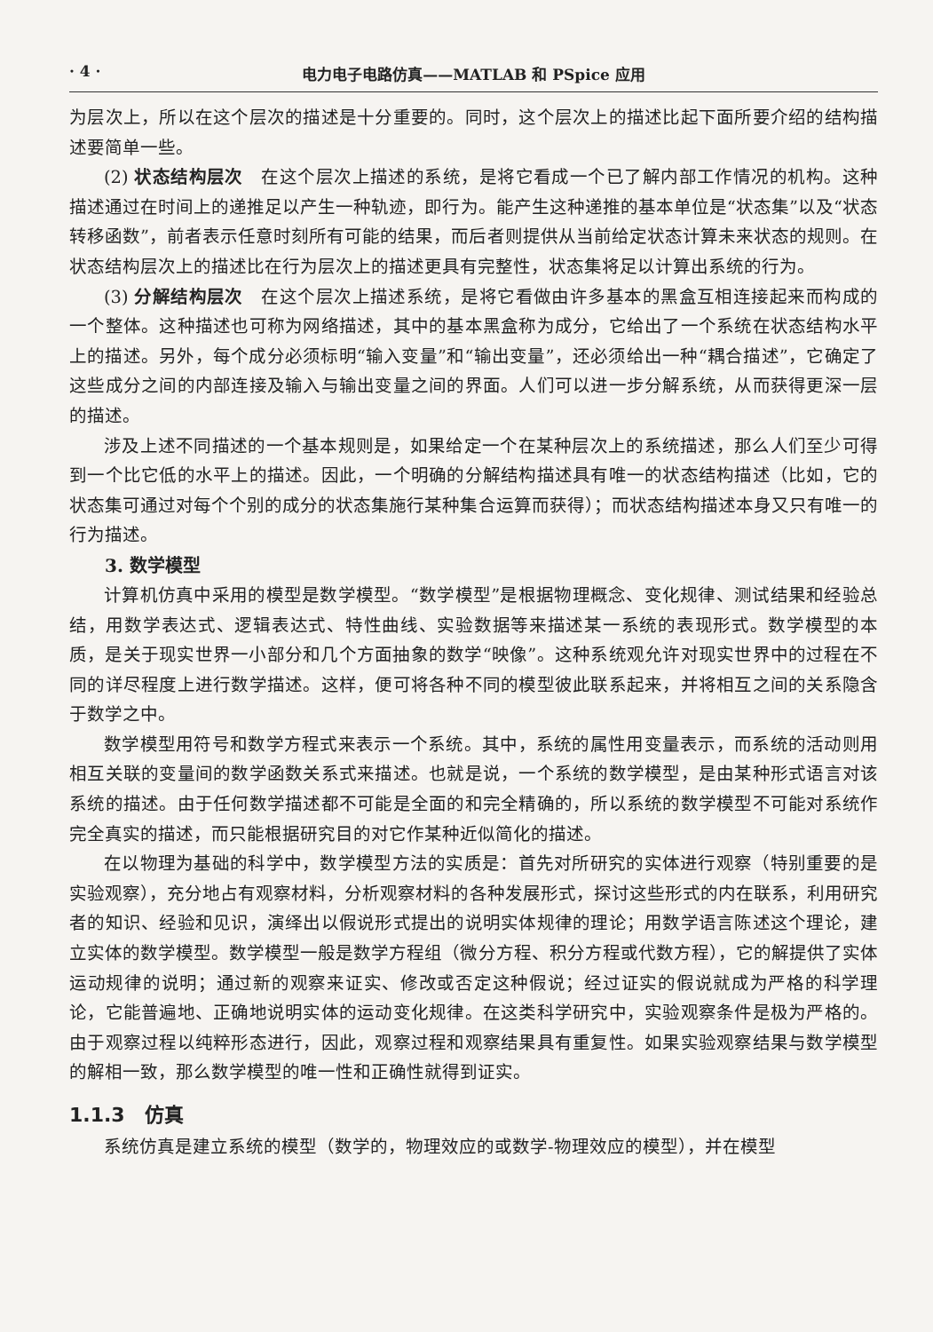· 4 · 电力电子电路仿真——MATLAB 和 PSpice 应用
为层次上，所以在这个层次的描述是十分重要的。同时，这个层次上的描述比起下面所要介绍的结构描述要简单一些。
(2) 状态结构层次　在这个层次上描述的系统，是将它看成一个已了解内部工作情况的机构。这种描述通过在时间上的递推足以产生一种轨迹，即行为。能产生这种递推的基本单位是“状态集”以及“状态转移函数”，前者表示任意时刻所有可能的结果，而后者则提供从当前给定状态计算未来状态的规则。在状态结构层次上的描述比在行为层次上的描述更具有完整性，状态集将足以计算出系统的行为。
(3) 分解结构层次　在这个层次上描述系统，是将它看做由许多基本的黑盒互相连接起来而构成的一个整体。这种描述也可称为网络描述，其中的基本黑盒称为成分，它给出了一个系统在状态结构水平上的描述。另外，每个成分必须标明“输入变量”和“输出变量”，还必须给出一种“耦合描述”，它确定了这些成分之间的内部连接及输入与输出变量之间的界面。人们可以进一步分解系统，从而获得更深一层的描述。
涉及上述不同描述的一个基本规则是，如果给定一个在某种层次上的系统描述，那么人们至少可得到一个比它低的水平上的描述。因此，一个明确的分解结构描述具有唯一的状态结构描述（比如，它的状态集可通过对每个个别的成分的状态集施行某种集合运算而获得）；而状态结构描述本身又只有唯一的行为描述。
3. 数学模型
计算机仿真中采用的模型是数学模型。“数学模型”是根据物理概念、变化规律、测试结果和经验总结，用数学表达式、逻辑表达式、特性曲线、实验数据等来描述某一系统的表现形式。数学模型的本质，是关于现实世界一小部分和几个方面抽象的数学“映像”。这种系统观允许对现实世界中的过程在不同的详尽程度上进行数学描述。这样，便可将各种不同的模型彼此联系起来，并将相互之间的关系隐含于数学之中。
数学模型用符号和数学方程式来表示一个系统。其中，系统的属性用变量表示，而系统的活动则用相互关联的变量间的数学函数关系式来描述。也就是说，一个系统的数学模型，是由某种形式语言对该系统的描述。由于任何数学描述都不可能是全面的和完全精确的，所以系统的数学模型不可能对系统作完全真实的描述，而只能根据研究目的对它作某种近似简化的描述。
在以物理为基础的科学中，数学模型方法的实质是：首先对所研究的实体进行观察（特别重要的是实验观察），充分地占有观察材料，分析观察材料的各种发展形式，探讨这些形式的内在联系，利用研究者的知识、经验和见识，演绎出以假说形式提出的说明实体规律的理论；用数学语言陈述这个理论，建立实体的数学模型。数学模型一般是数学方程组（微分方程、积分方程或代数方程），它的解提供了实体运动规律的说明；通过新的观察来证实、修改或否定这种假说；经过证实的假说就成为严格的科学理论，它能普遍地、正确地说明实体的运动变化规律。在这类科学研究中，实验观察条件是极为严格的。由于观察过程以纯粹形态进行，因此，观察过程和观察结果具有重复性。如果实验观察结果与数学模型的解相一致，那么数学模型的唯一性和正确性就得到证实。
1.1.3　仿真
系统仿真是建立系统的模型（数学的，物理效应的或数学-物理效应的模型），并在模型